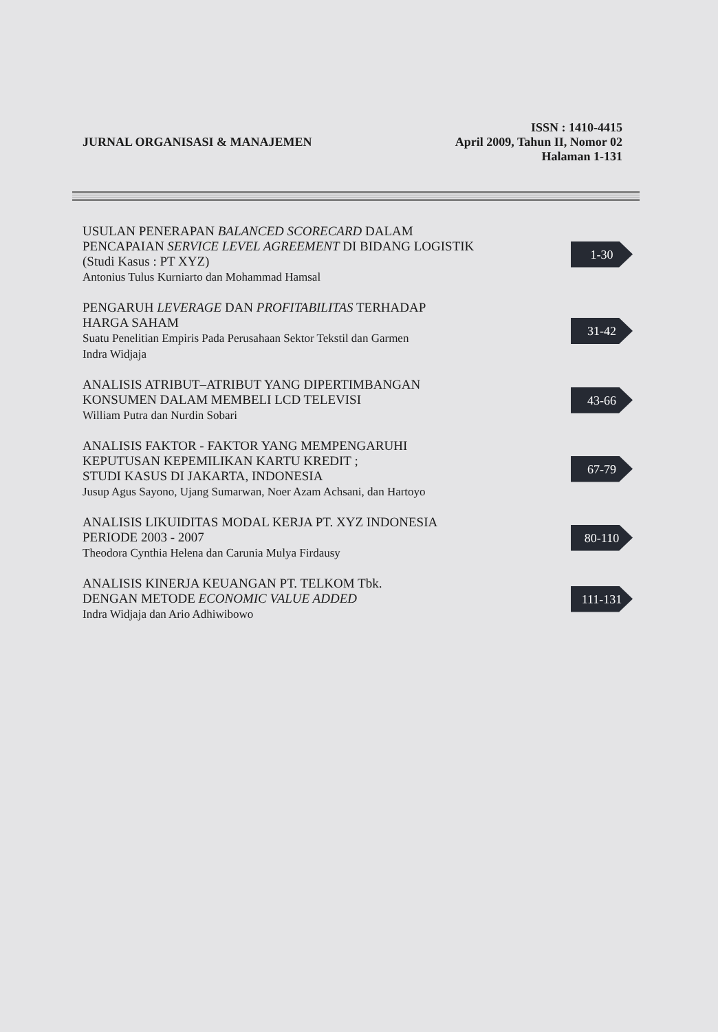ISSN : 1410-4415
JURNAL ORGANISASI & MANAJEMEN April 2009, Tahun II, Nomor 02
Halaman 1-131
USULAN PENERAPAN BALANCED SCORECARD DALAM
PENCAPAIAN SERVICE LEVEL AGREEMENT DI BIDANG LOGISTIK
(Studi Kasus : PT XYZ)
Antonius Tulus Kurniarto dan Mohammad Hamsal
1-30
PENGARUH LEVERAGE DAN PROFITABILITAS TERHADAP
HARGA SAHAM
Suatu Penelitian Empiris Pada Perusahaan Sektor Tekstil dan Garmen
Indra Widjaja
31-42
ANALISIS ATRIBUT–ATRIBUT YANG DIPERTIMBANGAN
KONSUMEN DALAM MEMBELI LCD TELEVISI
William Putra dan Nurdin Sobari
43-66
ANALISIS FAKTOR - FAKTOR YANG MEMPENGARUHI
KEPUTUSAN KEPEMILIKAN KARTU KREDIT ;
STUDI KASUS DI JAKARTA, INDONESIA
Jusup Agus Sayono, Ujang Sumarwan, Noer Azam Achsani, dan Hartoyo
67-79
ANALISIS LIKUIDITAS MODAL KERJA PT. XYZ INDONESIA
PERIODE 2003 - 2007
Theodora Cynthia Helena dan Carunia Mulya Firdausy
80-110
ANALISIS KINERJA KEUANGAN PT. TELKOM Tbk.
DENGAN METODE ECONOMIC VALUE ADDED
Indra Widjaja dan Ario Adhiwibowo
111-131